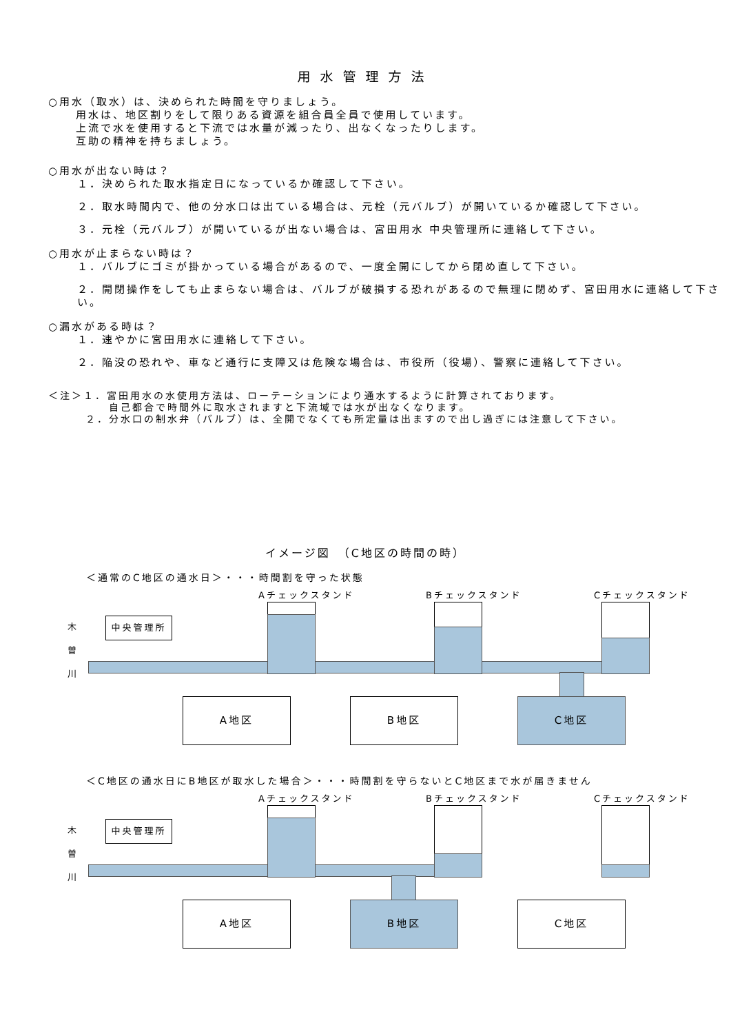用水管理方法
○用水（取水）は、決められた時間を守りましょう。
用水は、地区割りをして限りある資源を組合員全員で使用しています。
上流で水を使用すると下流では水量が減ったり、出なくなったりします。
互助の精神を持ちましょう。
○用水が出ない時は？
１．決められた取水指定日になっているか確認して下さい。
２．取水時間内で、他の分水口は出ている場合は、元栓（元バルブ）が開いているか確認して下さい。
３．元栓（元バルブ）が開いているが出ない場合は、宮田用水 中央管理所に連絡して下さい。
○用水が止まらない時は？
１．バルブにゴミが掛かっている場合があるので、一度全開にしてから閉め直して下さい。
２．開閉操作をしても止まらない場合は、バルブが破損する恐れがあるので無理に閉めず、宮田用水に連絡して下さい。
○漏水がある時は？
１．速やかに宮田用水に連絡して下さい。
２．陥没の恐れや、車など通行に支障又は危険な場合は、市役所（役場）、警察に連絡して下さい。
＜注＞１．宮田用水の水使用方法は、ローテーションにより通水するように計算されております。
自己都合で時間外に取水されますと下流域では水が出なくなります。
２．分水口の制水弁（バルブ）は、全開でなくても所定量は出ますので出し過ぎには注意して下さい。
イメージ図　（C地区の時間の時）
＜通常のC地区の通水日＞・・・時間割を守った状態
Aチェックスタンド Bチェックスタンド Cチェックスタンド
木
曽
川
中央管理所
A地区 B地区 C地区
＜C地区の通水日にB地区が取水した場合＞・・・時間割を守らないとC地区まで水が届きません
Aチェックスタンド Bチェックスタンド Cチェックスタンド
木
曽
川
中央管理所
A地区 B地区 C地区